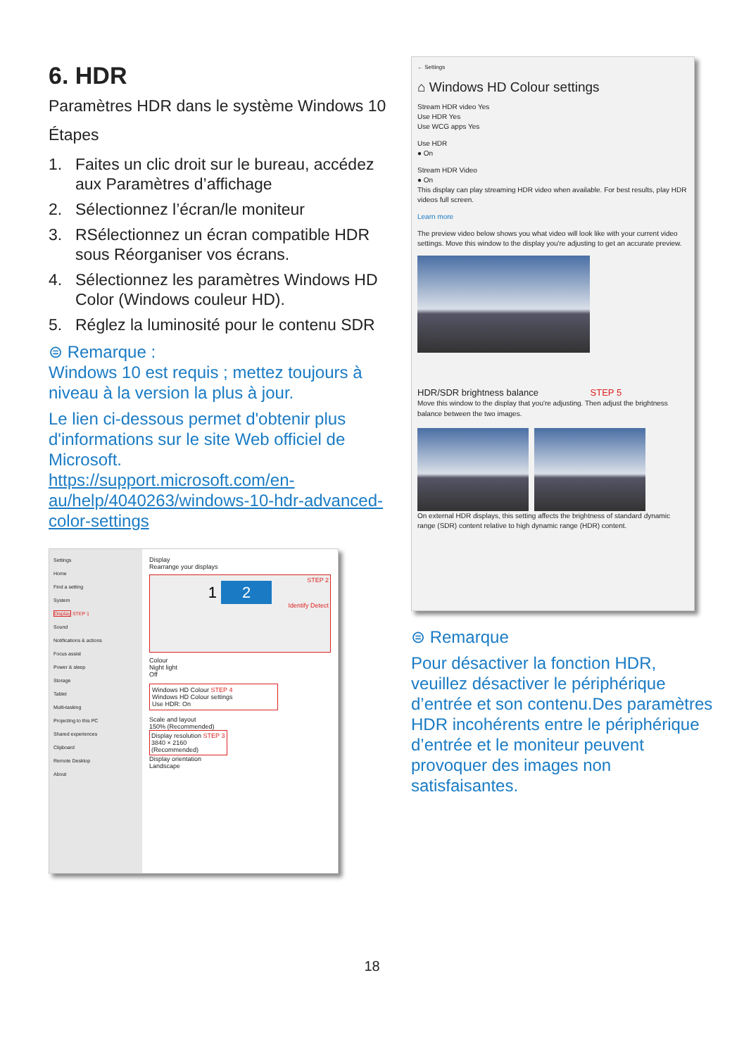6. HDR
Paramètres HDR dans le système Windows 10
Étapes
1. Faites un clic droit sur le bureau, accédez aux Paramètres d’affichage
2. Sélectionnez l’écran/le moniteur
3. RSélectionnez un écran compatible HDR sous Réorganiser vos écrans.
4. Sélectionnez les paramètres Windows HD Color (Windows couleur HD).
5. Réglez la luminosité pour le contenu SDR
⊜ Remarque :
Windows 10 est requis ; mettez toujours à niveau à la version la plus à jour.
Le lien ci-dessous permet d'obtenir plus d'informations sur le site Web officiel de Microsoft.
https://support.microsoft.com/en-au/help/4040263/windows-10-hdr-advanced-color-settings
Settings
Home
Find a setting
System
Display STEP 1
Sound
Notifications & actions
Focus assist
Power & sleep
Storage
Tablet
Multi-tasking
Projecting to this PC
Shared experiences
Clipboard
Remote Desktop
About
Display
Rearrange your displays
STEP 2
1 2
Identify Detect
Colour
Night light
Off
Windows HD Colour STEP 4
Windows HD Colour settings
Use HDR: On
Scale and layout
150% (Recommended)
Display resolution STEP 3
3840 × 2160 (Recommended)
Display orientation
Landscape
← Settings
⌂ Windows HD Colour settings
Stream HDR video Yes
Use HDR Yes
Use WCG apps Yes
Use HDR
● On
Stream HDR Video
● On
This display can play streaming HDR video when available. For best results, play HDR videos full screen.
Learn more
The preview video below shows you what video will look like with your current video settings. Move this window to the display you're adjusting to get an accurate preview.
HDR/SDR brightness balance STEP 5
Move this window to the display that you're adjusting. Then adjust the brightness balance between the two images.
On external HDR displays, this setting affects the brightness of standard dynamic range (SDR) content relative to high dynamic range (HDR) content.
⊜ Remarque
Pour désactiver la fonction HDR, veuillez désactiver le périphérique d’entrée et son contenu.Des paramètres HDR incohérents entre le périphérique d’entrée et le moniteur peuvent provoquer des images non satisfaisantes.
18